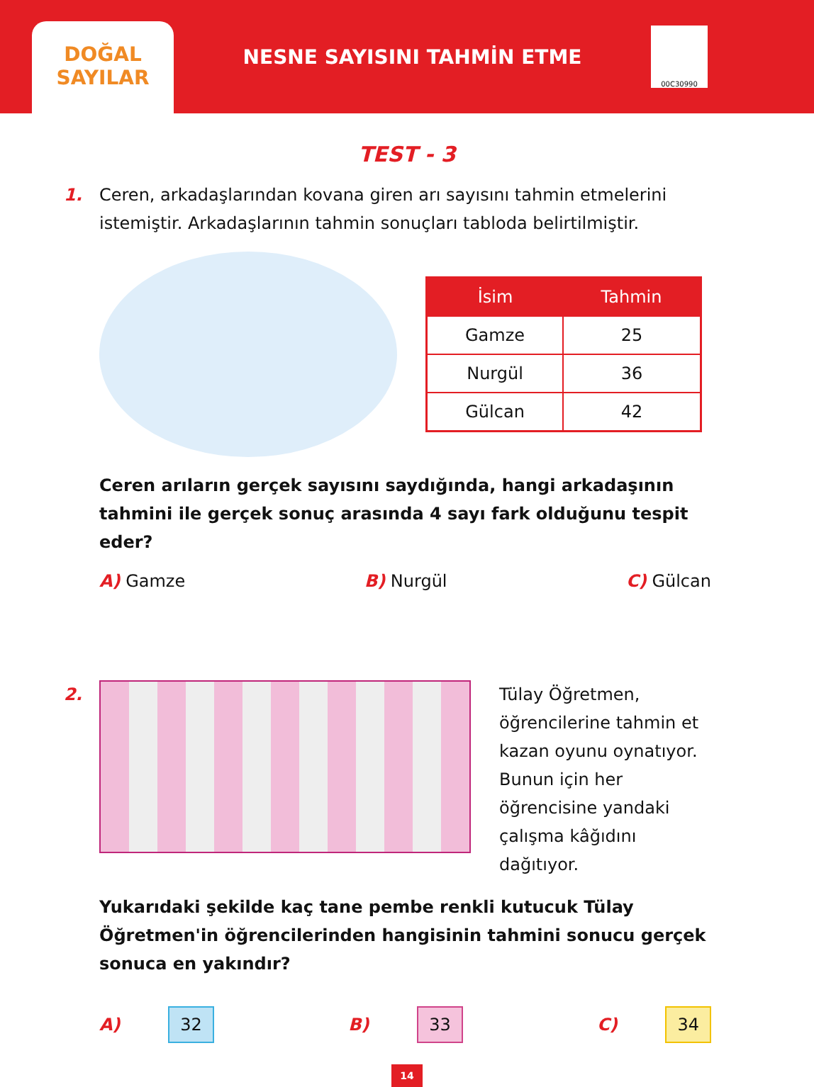DOĞAL
SAYILAR
NESNE SAYISINI TAHMİN ETME
00C30990
TEST - 3
1. Ceren, arkadaşlarından kovana giren arı sayısını tahmin etmelerini istemiştir. Arkadaşlarının tahmin sonuçları tabloda belirtilmiştir.
| İsim | Tahmin |
| --- | --- |
| Gamze | 25 |
| Nurgül | 36 |
| Gülcan | 42 |
Ceren arıların gerçek sayısını saydığında, hangi arkadaşının tahmini ile gerçek sonuç arasında 4 sayı fark olduğunu tespit eder?
A) Gamze B) Nurgül C) Gülcan
2. Tülay Öğretmen, öğrencilerine tahmin et kazan oyunu oynatıyor. Bunun için her öğrencisine yandaki çalışma kâğıdını dağıtıyor.
Yukarıdaki şekilde kaç tane pembe renkli kutucuk Tülay Öğretmen'in öğrencilerinden hangisinin tahmini sonucu gerçek sonuca en yakındır?
A) 32 B) 33 C) 34
14